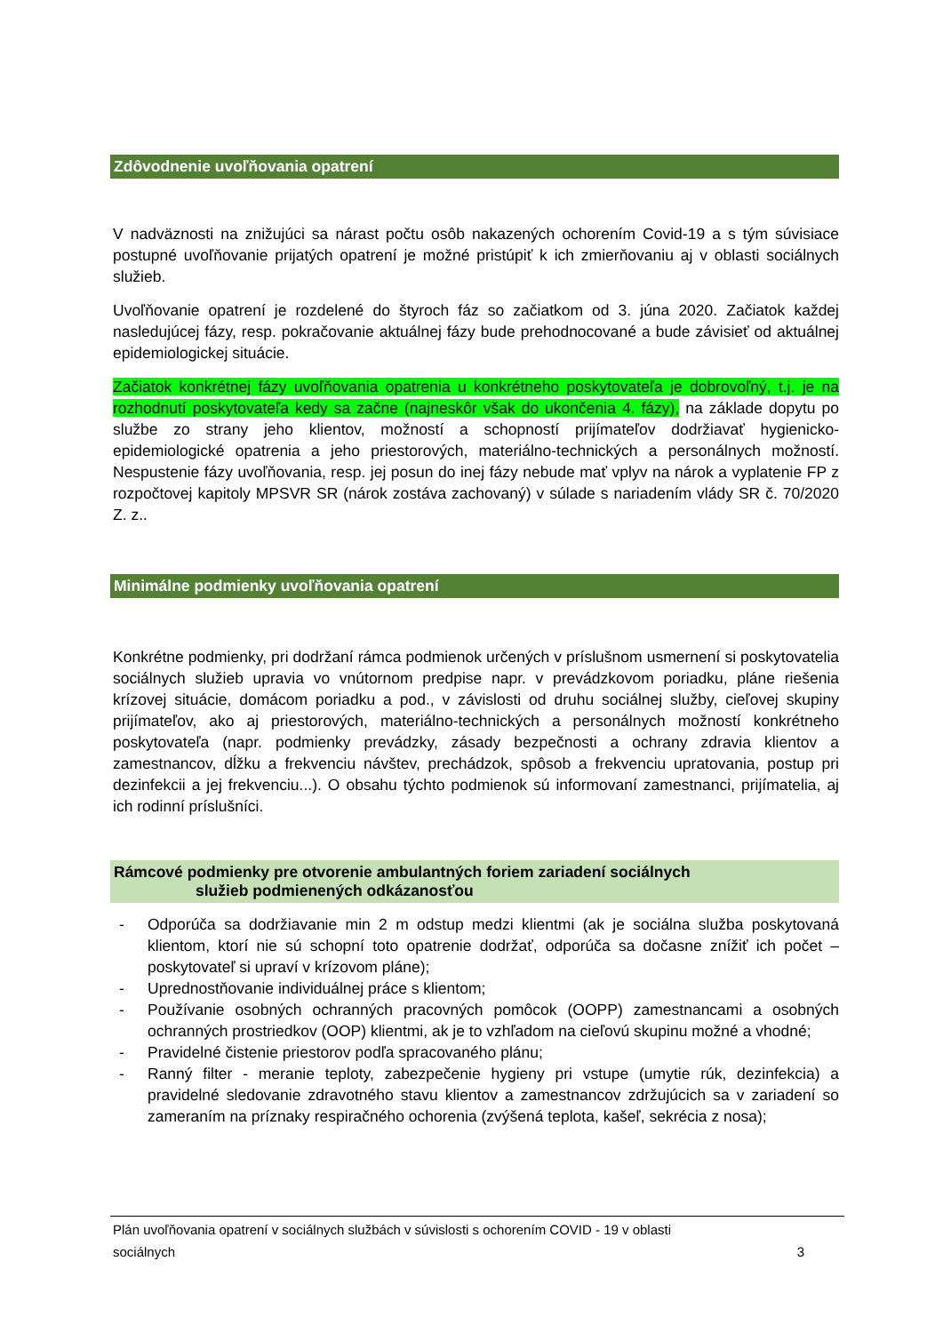Zdôvodnenie uvoľňovania opatrení
V nadväznosti na znižujúci sa nárast počtu osôb nakazených ochorením Covid-19 a s tým súvisiace postupné uvoľňovanie prijatých opatrení je možné pristúpiť k ich zmierňovaniu aj v oblasti sociálnych služieb.
Uvoľňovanie opatrení je rozdelené do štyroch fáz so začiatkom od 3. júna 2020. Začiatok každej nasledujúcej fázy, resp. pokračovanie aktuálnej fázy bude prehodnocované a bude závisieť od aktuálnej epidemiologickej situácie.
Začiatok konkrétnej fázy uvoľňovania opatrenia u konkrétneho poskytovateľa je dobrovoľný, t.j. je na rozhodnutí poskytovateľa kedy sa začne (najneskôr však do ukončenia 4. fázy), na základe dopytu po službe zo strany jeho klientov, možností a schopností prijímateľov dodržiavať hygienicko- epidemiologické opatrenia a jeho priestorových, materiálno-technických a personálnych možností. Nespustenie fázy uvoľňovania, resp. jej posun do inej fázy nebude mať vplyv na nárok a vyplatenie FP z rozpočtovej kapitoly MPSVR SR (nárok zostáva zachovaný) v súlade s nariadením vlády SR č. 70/2020 Z. z..
Minimálne podmienky uvoľňovania opatrení
Konkrétne podmienky, pri dodržaní rámca podmienok určených v príslušnom usmernení si poskytovatelia sociálnych služieb upravia vo vnútornom predpise napr. v prevádzkovom poriadku, pláne riešenia krízovej situácie, domácom poriadku a pod., v závislosti od druhu sociálnej služby, cieľovej skupiny prijímateľov, ako aj priestorových, materiálno-technických a personálnych možností konkrétneho poskytovateľa (napr. podmienky prevádzky, zásady bezpečnosti a ochrany zdravia klientov a zamestnancov, dĺžku a frekvenciu návštev, prechádzok, spôsob a frekvenciu upratovania, postup pri dezinfekcii a jej frekvenciu...). O obsahu týchto podmienok sú informovaní zamestnanci, prijímatelia, aj ich rodinní príslušníci.
Rámcové podmienky pre otvorenie ambulantných foriem zariadení sociálnych
služieb podmienených odkázanosťou
- Odporúča sa dodržiavanie min 2 m odstup medzi klientmi (ak je sociálna služba poskytovaná klientom, ktorí nie sú schopní toto opatrenie dodržať, odporúča sa dočasne znížiť ich počet – poskytovateľ si upraví v krízovom pláne);
- Uprednostňovanie individuálnej práce s klientom;
- Používanie osobných ochranných pracovných pomôcok (OOPP) zamestnancami a osobných ochranných prostriedkov (OOP) klientmi, ak je to vzhľadom na cieľovú skupinu možné a vhodné;
- Pravidelné čistenie priestorov podľa spracovaného plánu;
- Ranný filter - meranie teploty, zabezpečenie hygieny pri vstupe (umytie rúk, dezinfekcia) a pravidelné sledovanie zdravotného stavu klientov a zamestnancov zdržujúcich sa v zariadení so zameraním na príznaky respiračného ochorenia (zvýšená teplota, kašeľ, sekrécia z nosa);
Plán uvoľňovania opatrení v sociálnych službách v súvislosti s ochorením COVID - 19 v oblasti
sociálnych 3